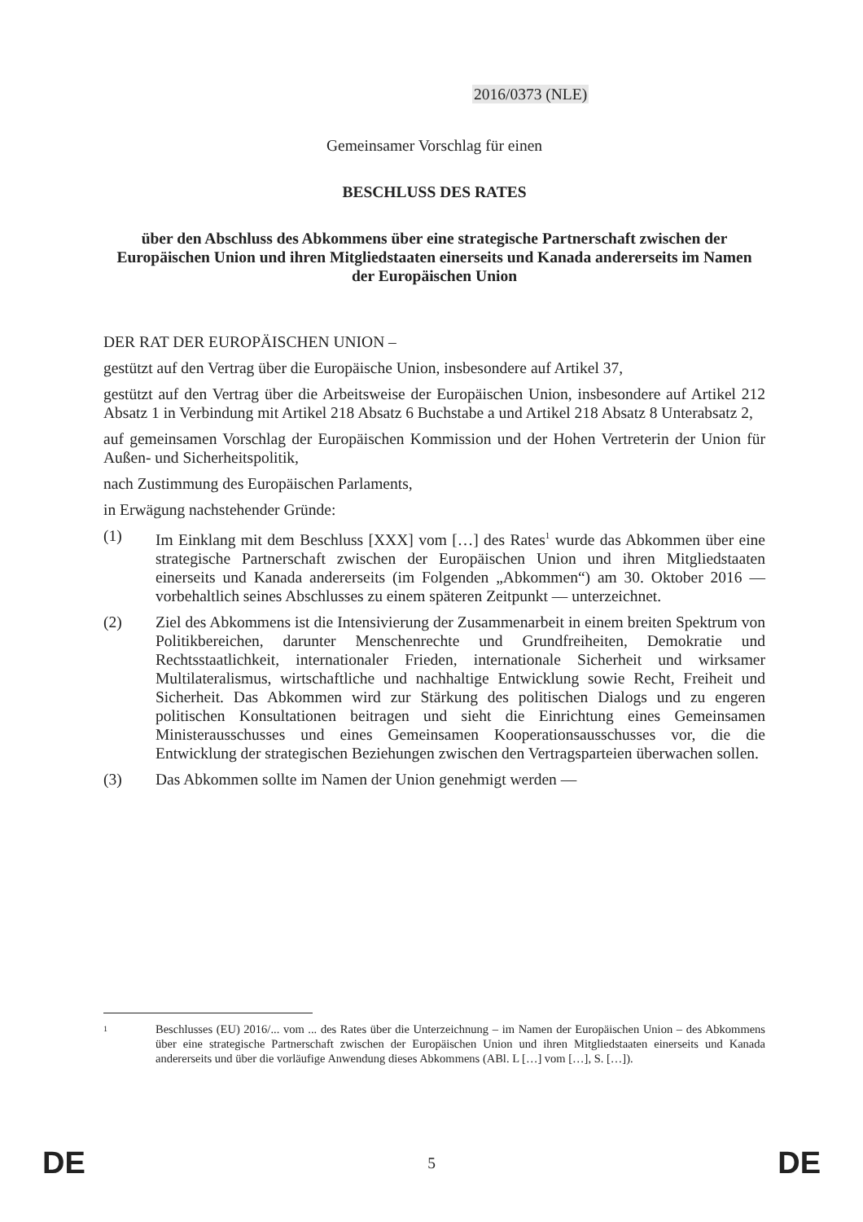2016/0373 (NLE)
Gemeinsamer Vorschlag für einen
BESCHLUSS DES RATES
über den Abschluss des Abkommens über eine strategische Partnerschaft zwischen der Europäischen Union und ihren Mitgliedstaaten einerseits und Kanada andererseits im Namen der Europäischen Union
DER RAT DER EUROPÄISCHEN UNION –
gestützt auf den Vertrag über die Europäische Union, insbesondere auf Artikel 37,
gestützt auf den Vertrag über die Arbeitsweise der Europäischen Union, insbesondere auf Artikel 212 Absatz 1 in Verbindung mit Artikel 218 Absatz 6 Buchstabe a und Artikel 218 Absatz 8 Unterabsatz 2,
auf gemeinsamen Vorschlag der Europäischen Kommission und der Hohen Vertreterin der Union für Außen- und Sicherheitspolitik,
nach Zustimmung des Europäischen Parlaments,
in Erwägung nachstehender Gründe:
(1) Im Einklang mit dem Beschluss [XXX] vom […] des Rates<sup>1</sup> wurde das Abkommen über eine strategische Partnerschaft zwischen der Europäischen Union und ihren Mitgliedstaaten einerseits und Kanada andererseits (im Folgenden „Abkommen“) am 30. Oktober 2016 — vorbehaltlich seines Abschlusses zu einem späteren Zeitpunkt — unterzeichnet.
(2) Ziel des Abkommens ist die Intensivierung der Zusammenarbeit in einem breiten Spektrum von Politikbereichen, darunter Menschenrechte und Grundfreiheiten, Demokratie und Rechtsstaatlichkeit, internationaler Frieden, internationale Sicherheit und wirksamer Multilateralismus, wirtschaftliche und nachhaltige Entwicklung sowie Recht, Freiheit und Sicherheit. Das Abkommen wird zur Stärkung des politischen Dialogs und zu engeren politischen Konsultationen beitragen und sieht die Einrichtung eines Gemeinsamen Ministerausschusses und eines Gemeinsamen Kooperationsausschusses vor, die die Entwicklung der strategischen Beziehungen zwischen den Vertragsparteien überwachen sollen.
(3) Das Abkommen sollte im Namen der Union genehmigt werden —
1
Beschlusses (EU) 2016/... vom ... des Rates über die Unterzeichnung – im Namen der Europäischen Union – des Abkommens über eine strategische Partnerschaft zwischen der Europäischen Union und ihren Mitgliedstaaten einerseits und Kanada andererseits und über die vorläufige Anwendung dieses Abkommens (ABl. L […] vom […], S. […]).
DE 5 DE